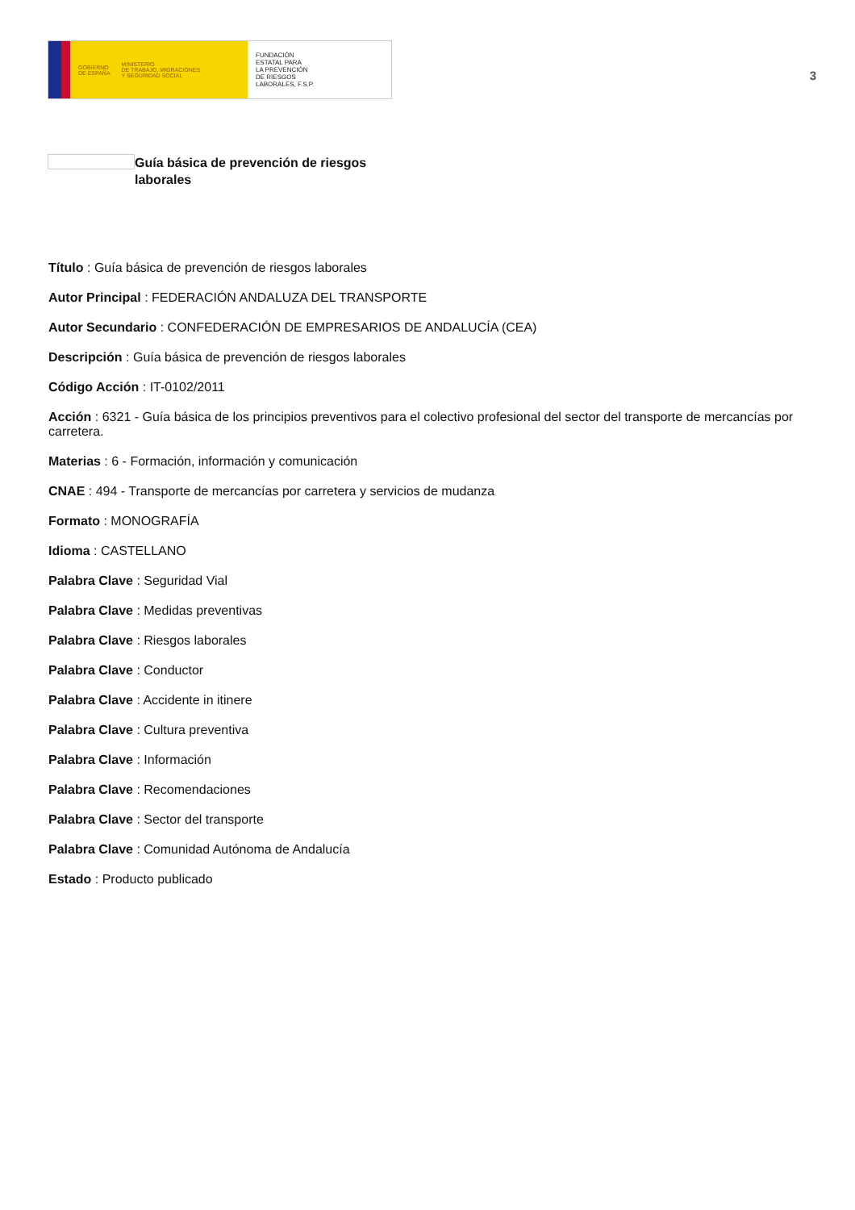GOBIERNO
DE ESPAÑA MINISTERIO
DE TRABAJO, MIGRACIONES
Y SEGURIDAD SOCIAL
FUNDACIÓN
ESTATAL PARA
LA PREVENCIÓN
DE RIESGOS
LABORALES, F.S.P.
3
Guía básica de prevención de riesgos
laborales
Título : Guía básica de prevención de riesgos laborales
Autor Principal : FEDERACIÓN ANDALUZA DEL TRANSPORTE
Autor Secundario : CONFEDERACIÓN DE EMPRESARIOS DE ANDALUCÍA (CEA)
Descripción : Guía básica de prevención de riesgos laborales
Código Acción : IT-0102/2011
Acción : 6321 - Guía básica de los principios preventivos para el colectivo profesional del sector del transporte de mercancías por carretera.
Materias : 6 - Formación, información y comunicación
CNAE : 494 - Transporte de mercancías por carretera y servicios de mudanza
Formato : MONOGRAFÍA
Idioma : CASTELLANO
Palabra Clave : Seguridad Vial
Palabra Clave : Medidas preventivas
Palabra Clave : Riesgos laborales
Palabra Clave : Conductor
Palabra Clave : Accidente in itinere
Palabra Clave : Cultura preventiva
Palabra Clave : Información
Palabra Clave : Recomendaciones
Palabra Clave : Sector del transporte
Palabra Clave : Comunidad Autónoma de Andalucía
Estado : Producto publicado